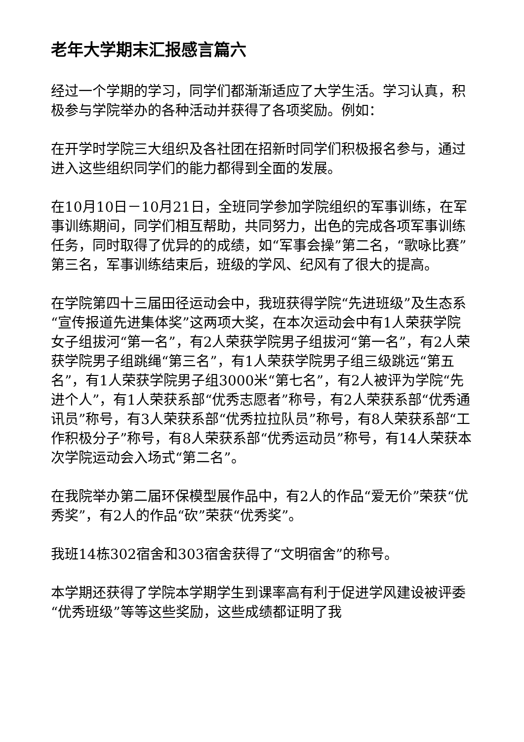老年大学期末汇报感言篇六
经过一个学期的学习，同学们都渐渐适应了大学生活。学习认真，积极参与学院举办的各种活动并获得了各项奖励。例如：
在开学时学院三大组织及各社团在招新时同学们积极报名参与，通过进入这些组织同学们的能力都得到全面的发展。
在10月10日－10月21日，全班同学参加学院组织的军事训练，在军事训练期间，同学们相互帮助，共同努力，出色的完成各项军事训练任务，同时取得了优异的的成绩，如“军事会操”第二名，“歌咏比赛”第三名，军事训练结束后，班级的学风、纪风有了很大的提高。
在学院第四十三届田径运动会中，我班获得学院“先进班级”及生态系“宣传报道先进集体奖”这两项大奖，在本次运动会中有1人荣获学院女子组拔河“第一名”，有2人荣获学院男子组拔河“第一名”，有2人荣获学院男子组跳绳“第三名”，有1人荣获学院男子组三级跳远“第五名”，有1人荣获学院男子组3000米“第七名”，有2人被评为学院“先进个人”，有1人荣获系部“优秀志愿者”称号，有2人荣获系部“优秀通讯员”称号，有3人荣获系部“优秀拉拉队员”称号，有8人荣获系部“工作积极分子”称号，有8人荣获系部“优秀运动员”称号，有14人荣获本次学院运动会入场式“第二名”。
在我院举办第二届环保模型展作品中，有2人的作品“爱无价”荣获“优秀奖”，有2人的作品“砍”荣获“优秀奖”。
我班14栋302宿舍和303宿舍获得了“文明宿舍”的称号。
本学期还获得了学院本学期学生到课率高有利于促进学风建设被评委“优秀班级”等等这些奖励，这些成绩都证明了我